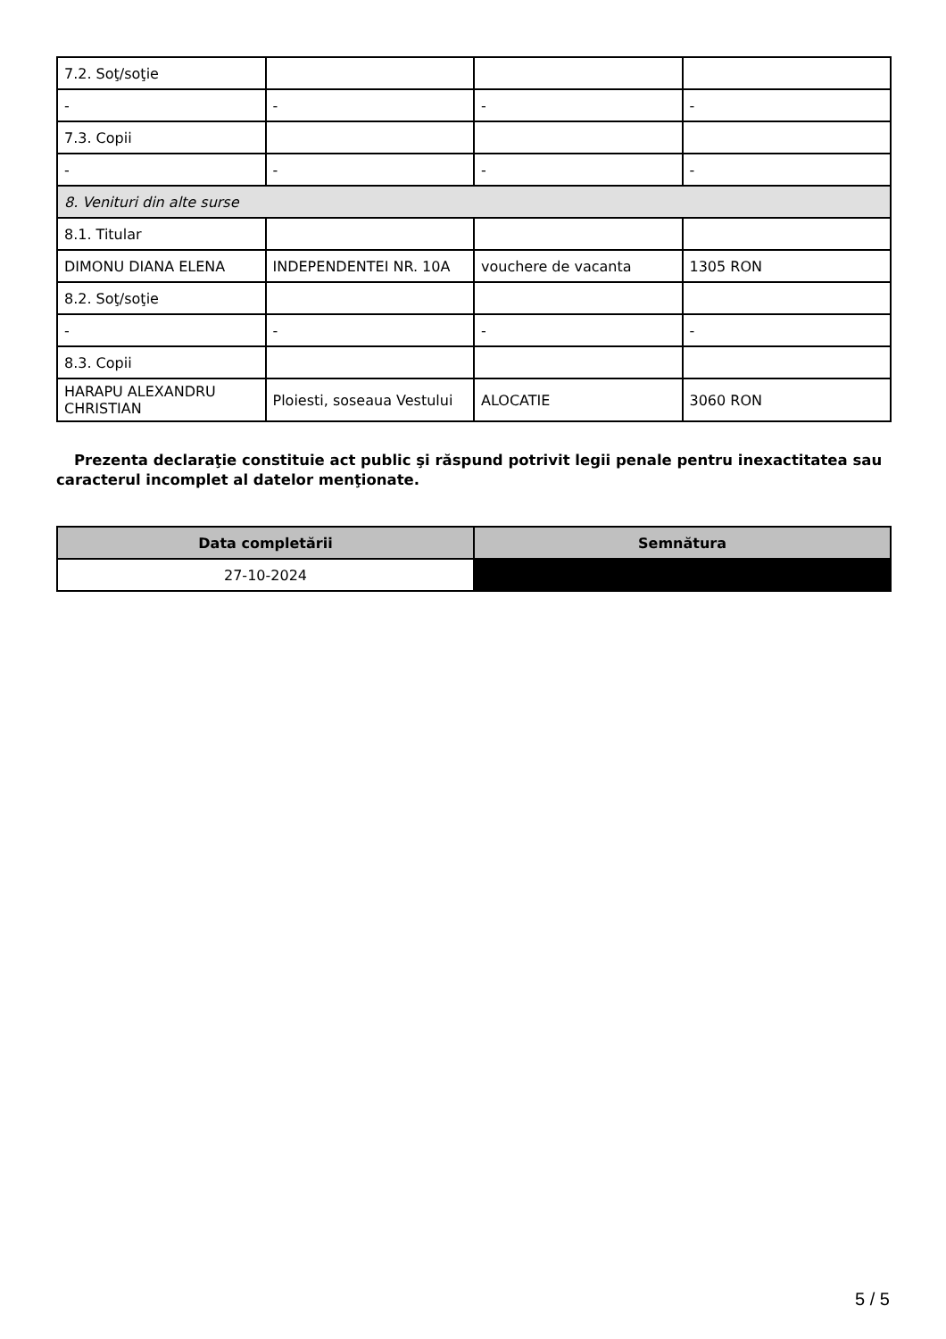| 7.2. Soţ/soţie | | | |
| - | - | - | - |
| 7.3. Copii | | | |
| - | - | - | - |
| 8. Venituri din alte surse | | | |
| 8.1. Titular | | | |
| DIMONU DIANA ELENA | INDEPENDENTEI NR. 10A | vouchere de vacanta | 1305 RON |
| 8.2. Soţ/soţie | | | |
| - | - | - | - |
| 8.3. Copii | | | |
| HARAPU ALEXANDRU CHRISTIAN | Ploiesti, soseaua Vestului | ALOCATIE | 3060 RON |
Prezenta declaraţie constituie act public şi răspund potrivit legii penale pentru inexactitatea sau caracterul incomplet al datelor menţionate.
| Data completării | Semnătura |
| --- | --- |
| 27-10-2024 | |
5 / 5